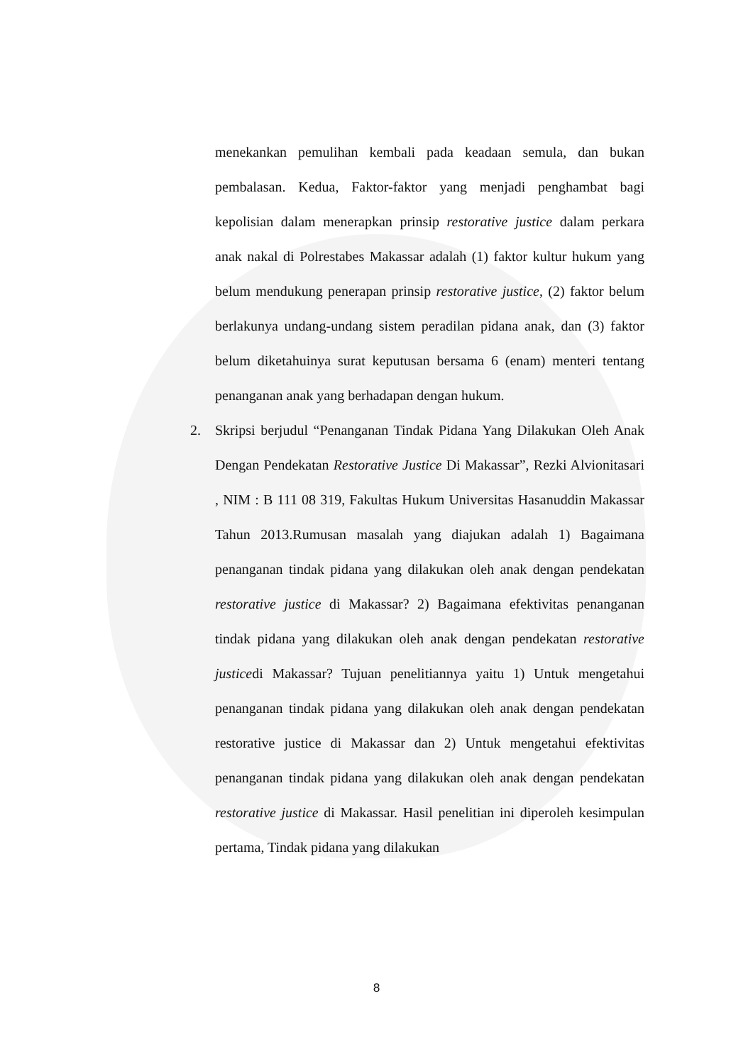menekankan pemulihan kembali pada keadaan semula, dan bukan pembalasan. Kedua, Faktor-faktor yang menjadi penghambat bagi kepolisian dalam menerapkan prinsip restorative justice dalam perkara anak nakal di Polrestabes Makassar adalah (1) faktor kultur hukum yang belum mendukung penerapan prinsip restorative justice, (2) faktor belum berlakunya undang-undang sistem peradilan pidana anak, dan (3) faktor belum diketahuinya surat keputusan bersama 6 (enam) menteri tentang penanganan anak yang berhadapan dengan hukum.
2. Skripsi berjudul “Penanganan Tindak Pidana Yang Dilakukan Oleh Anak Dengan Pendekatan Restorative Justice Di Makassar”, Rezki Alvionitasari , NIM : B 111 08 319, Fakultas Hukum Universitas Hasanuddin Makassar Tahun 2013.Rumusan masalah yang diajukan adalah 1) Bagaimana penanganan tindak pidana yang dilakukan oleh anak dengan pendekatan restorative justice di Makassar? 2) Bagaimana efektivitas penanganan tindak pidana yang dilakukan oleh anak dengan pendekatan restorative justicedi Makassar? Tujuan penelitiannya yaitu 1) Untuk mengetahui penanganan tindak pidana yang dilakukan oleh anak dengan pendekatan restorative justice di Makassar dan 2) Untuk mengetahui efektivitas penanganan tindak pidana yang dilakukan oleh anak dengan pendekatan restorative justice di Makassar. Hasil penelitian ini diperoleh kesimpulan pertama, Tindak pidana yang dilakukan
8